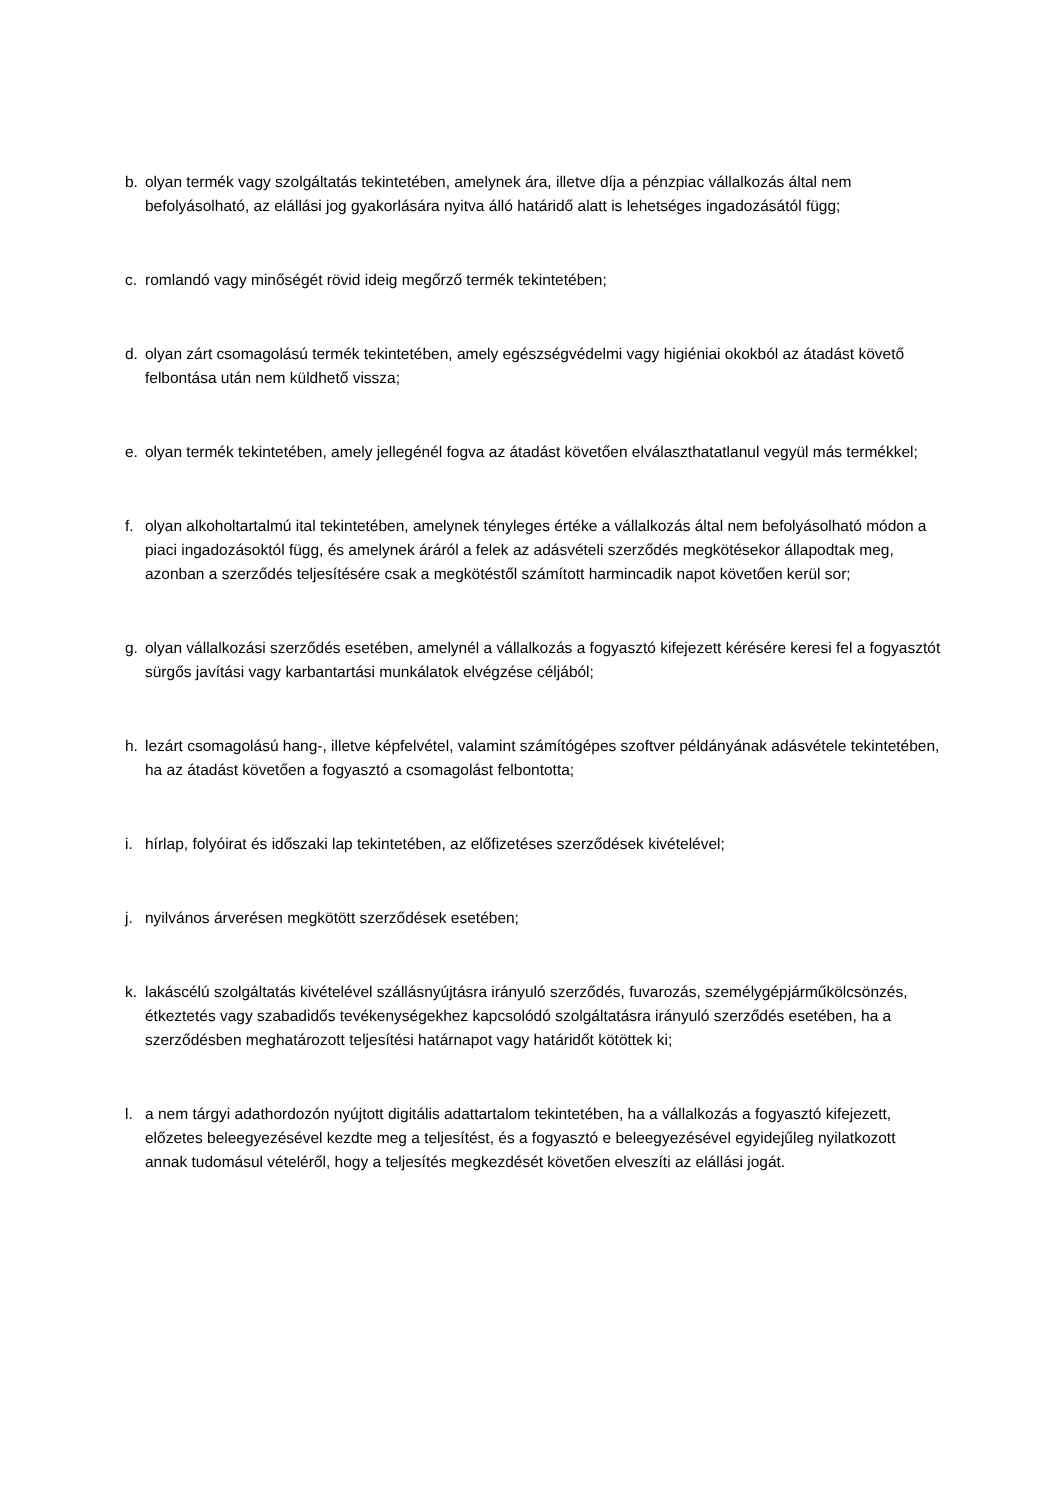b. olyan termék vagy szolgáltatás tekintetében, amelynek ára, illetve díja a pénzpiac vállalkozás által nem befolyásolható, az elállási jog gyakorlására nyitva álló határidő alatt is lehetséges ingadozásától függ;
c. romlandó vagy minőségét rövid ideig megőrző termék tekintetében;
d. olyan zárt csomagolású termék tekintetében, amely egészségvédelmi vagy higiéniai okokból az átadást követő felbontása után nem küldhető vissza;
e. olyan termék tekintetében, amely jellegénél fogva az átadást követően elválaszthatatlanul vegyül más termékkel;
f. olyan alkoholtartalmú ital tekintetében, amelynek tényleges értéke a vállalkozás által nem befolyásolható módon a piaci ingadozásoktól függ, és amelynek áráról a felek az adásvételi szerződés megkötésekor állapodtak meg, azonban a szerződés teljesítésére csak a megkötéstől számított harmincadik napot követően kerül sor;
g. olyan vállalkozási szerződés esetében, amelynél a vállalkozás a fogyasztó kifejezett kérésére keresi fel a fogyasztót sürgős javítási vagy karbantartási munkálatok elvégzése céljából;
h. lezárt csomagolású hang-, illetve képfelvétel, valamint számítógépes szoftver példányának adásvétele tekintetében, ha az átadást követően a fogyasztó a csomagolást felbontotta;
i. hírlap, folyóirat és időszaki lap tekintetében, az előfizetéses szerződések kivételével;
j. nyilvános árverésen megkötött szerződések esetében;
k. lakáscélú szolgáltatás kivételével szállásnyújtásra irányuló szerződés, fuvarozás, személygépjárműkölcsönzés, étkeztetés vagy szabadidős tevékenységekhez kapcsolódó szolgáltatásra irányuló szerződés esetében, ha a szerződésben meghatározott teljesítési határnapot vagy határidőt kötöttek ki;
l. a nem tárgyi adathordozón nyújtott digitális adattartalom tekintetében, ha a vállalkozás a fogyasztó kifejezett, előzetes beleegyezésével kezdte meg a teljesítést, és a fogyasztó e beleegyezésével egyidejűleg nyilatkozott annak tudomásul vételéről, hogy a teljesítés megkezdését követően elveszíti az elállási jogát.